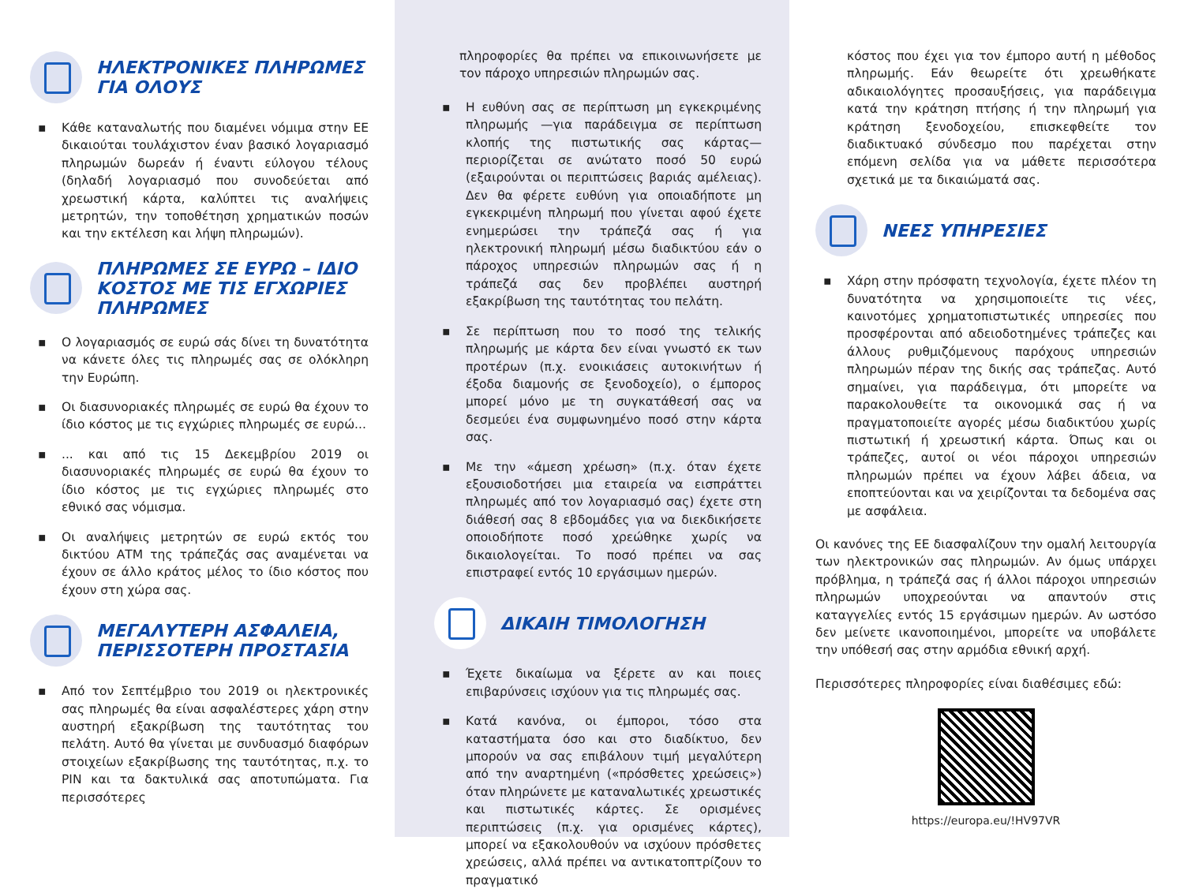ΗΛΕΚΤΡΟΝΙΚΕΣ ΠΛΗΡΩΜΕΣ
ΓΙΑ ΟΛΟΥΣ
▪ Κάθε καταναλωτής που διαμένει νόμιμα στην ΕΕ δικαιούται τουλάχιστον έναν βασικό λογαριασμό πληρωμών δωρεάν ή έναντι εύλογου τέλους (δηλαδή λογαριασμό που συνοδεύεται από χρεωστική κάρτα, καλύπτει τις αναλήψεις μετρητών, την τοποθέτηση χρηματικών ποσών και την εκτέλεση και λήψη πληρωμών).
ΠΛΗΡΩΜΕΣ ΣΕ ΕΥΡΩ – ΙΔΙΟ ΚΟΣΤΟΣ ΜΕ ΤΙΣ ΕΓΧΩΡΙΕΣ ΠΛΗΡΩΜΕΣ
▪ Ο λογαριασμός σε ευρώ σάς δίνει τη δυνατότητα να κάνετε όλες τις πληρωμές σας σε ολόκληρη την Ευρώπη.
▪ Οι διασυνοριακές πληρωμές σε ευρώ θα έχουν το ίδιο κόστος με τις εγχώριες πληρωμές σε ευρώ...
▪... και από τις 15 Δεκεμβρίου 2019 οι διασυνοριακές πληρωμές σε ευρώ θα έχουν το ίδιο κόστος με τις εγχώριες πληρωμές στο εθνικό σας νόμισμα.
▪ Οι αναλήψεις μετρητών σε ευρώ εκτός του δικτύου ΑΤΜ της τράπεζάς σας αναμένεται να έχουν σε άλλο κράτος μέλος το ίδιο κόστος που έχουν στη χώρα σας.
ΜΕΓΑΛΥΤΕΡΗ ΑΣΦΑΛΕΙΑ,
ΠΕΡΙΣΣΟΤΕΡΗ ΠΡΟΣΤΑΣΙΑ
▪ Από τον Σεπτέμβριο του 2019 οι ηλεκτρονικές σας πληρωμές θα είναι ασφαλέστερες χάρη στην αυστηρή εξακρίβωση της ταυτότητας του πελάτη. Αυτό θα γίνεται με συνδυασμό διαφόρων στοιχείων εξακρίβωσης της ταυτότητας, π.χ. το PIN και τα δακτυλικά σας αποτυπώματα. Για περισσότερες
πληροφορίες θα πρέπει να επικοινωνήσετε με τον πάροχο υπηρεσιών πληρωμών σας.
▪ Η ευθύνη σας σε περίπτωση μη εγκεκριμένης πληρωμής —για παράδειγμα σε περίπτωση κλοπής της πιστωτικής σας κάρτας— περιορίζεται σε ανώτατο ποσό 50 ευρώ (εξαιρούνται οι περιπτώσεις βαριάς αμέλειας). Δεν θα φέρετε ευθύνη για οποιαδήποτε μη εγκεκριμένη πληρωμή που γίνεται αφού έχετε ενημερώσει την τράπεζά σας ή για ηλεκτρονική πληρωμή μέσω διαδικτύου εάν ο πάροχος υπηρεσιών πληρωμών σας ή η τράπεζά σας δεν προβλέπει αυστηρή εξακρίβωση της ταυτότητας του πελάτη.
▪ Σε περίπτωση που το ποσό της τελικής πληρωμής με κάρτα δεν είναι γνωστό εκ των προτέρων (π.χ. ενοικιάσεις αυτοκινήτων ή έξοδα διαμονής σε ξενοδοχείο), ο έμπορος μπορεί μόνο με τη συγκατάθεσή σας να δεσμεύει ένα συμφωνημένο ποσό στην κάρτα σας.
▪ Με την «άμεση χρέωση» (π.χ. όταν έχετε εξουσιοδοτήσει μια εταιρεία να εισπράττει πληρωμές από τον λογαριασμό σας) έχετε στη διάθεσή σας 8 εβδομάδες για να διεκδικήσετε οποιοδήποτε ποσό χρεώθηκε χωρίς να δικαιολογείται. Το ποσό πρέπει να σας επιστραφεί εντός 10 εργάσιμων ημερών.
ΔΙΚΑΙΗ ΤΙΜΟΛΟΓΗΣΗ
▪ Έχετε δικαίωμα να ξέρετε αν και ποιες επιβαρύνσεις ισχύουν για τις πληρωμές σας.
▪ Κατά κανόνα, οι έμποροι, τόσο στα καταστήματα όσο και στο διαδίκτυο, δεν μπορούν να σας επιβάλουν τιμή μεγαλύτερη από την αναρτημένη («πρόσθετες χρεώσεις») όταν πληρώνετε με καταναλωτικές χρεωστικές και πιστωτικές κάρτες. Σε ορισμένες περιπτώσεις (π.χ. για ορισμένες κάρτες), μπορεί να εξακολουθούν να ισχύουν πρόσθετες χρεώσεις, αλλά πρέπει να αντικατοπτρίζουν το πραγματικό
κόστος που έχει για τον έμπορο αυτή η μέθοδος πληρωμής. Εάν θεωρείτε ότι χρεωθήκατε αδικαιολόγητες προσαυξήσεις, για παράδειγμα κατά την κράτηση πτήσης ή την πληρωμή για κράτηση ξενοδοχείου, επισκεφθείτε τον διαδικτυακό σύνδεσμο που παρέχεται στην επόμενη σελίδα για να μάθετε περισσότερα σχετικά με τα δικαιώματά σας.
ΝΕΕΣ ΥΠΗΡΕΣΙΕΣ
▪ Χάρη στην πρόσφατη τεχνολογία, έχετε πλέον τη δυνατότητα να χρησιμοποιείτε τις νέες, καινοτόμες χρηματοπιστωτικές υπηρεσίες που προσφέρονται από αδειοδοτημένες τράπεζες και άλλους ρυθμιζόμενους παρόχους υπηρεσιών πληρωμών πέραν της δικής σας τράπεζας. Αυτό σημαίνει, για παράδειγμα, ότι μπορείτε να παρακολουθείτε τα οικονομικά σας ή να πραγματοποιείτε αγορές μέσω διαδικτύου χωρίς πιστωτική ή χρεωστική κάρτα. Όπως και οι τράπεζες, αυτοί οι νέοι πάροχοι υπηρεσιών πληρωμών πρέπει να έχουν λάβει άδεια, να εποπτεύονται και να χειρίζονται τα δεδομένα σας με ασφάλεια.
Οι κανόνες της ΕΕ διασφαλίζουν την ομαλή λειτουργία των ηλεκτρονικών σας πληρωμών. Αν όμως υπάρχει πρόβλημα, η τράπεζά σας ή άλλοι πάροχοι υπηρεσιών πληρωμών υποχρεούνται να απαντούν στις καταγγελίες εντός 15 εργάσιμων ημερών. Αν ωστόσο δεν μείνετε ικανοποιημένοι, μπορείτε να υποβάλετε την υπόθεσή σας στην αρμόδια εθνική αρχή.
Περισσότερες πληροφορίες είναι διαθέσιμες εδώ:
https://europa.eu/!HV97VR